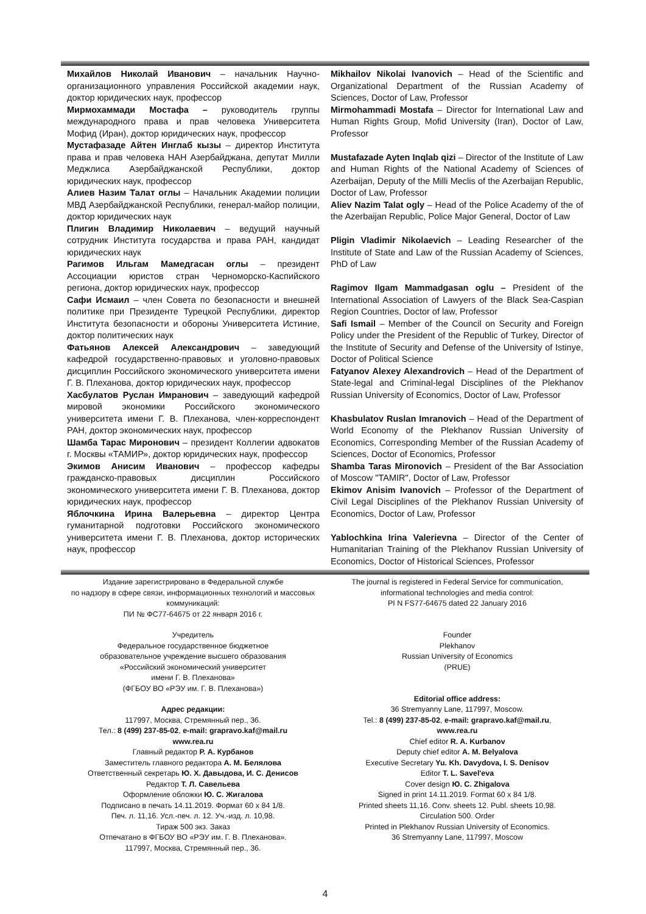Михайлов Николай Иванович – начальник Научно-организационного управления Российской академии наук, доктор юридических наук, профессор
Мирмохаммади Мостафа – руководитель группы международного права и прав человека Университета Мофид (Иран), доктор юридических наук, профессор
Мустафазаде Айтен Инглаб кызы – директор Института права и прав человека НАН Азербайджана, депутат Милли Меджлиса Азербайджанской Республики, доктор юридических наук, профессор
Алиев Назим Талат оглы – Начальник Академии полиции МВД Азербайджанской Республики, генерал-майор полиции, доктор юридических наук
Плигин Владимир Николаевич – ведущий научный сотрудник Института государства и права РАН, кандидат юридических наук
Рагимов Ильгам Мамедгасан оглы – президент Ассоциации юристов стран Черноморско-Каспийского региона, доктор юридических наук, профессор
Сафи Исмаил – член Совета по безопасности и внешней политике при Президенте Турецкой Республики, директор Института безопасности и обороны Университета Истиние, доктор политических наук
Фатьянов Алексей Александрович – заведующий кафедрой государственно-правовых и уголовно-правовых дисциплин Российского экономического университета имени Г. В. Плеханова, доктор юридических наук, профессор
Хасбулатов Руслан Имранович – заведующий кафедрой мировой экономики Российского экономического университета имени Г. В. Плеханова, член-корреспондент РАН, доктор экономических наук, профессор
Шамба Тарас Миронович – президент Коллегии адвокатов г. Москвы «ТАМИР», доктор юридических наук, профессор
Экимов Анисим Иванович – профессор кафедры гражданско-правовых дисциплин Российского экономического университета имени Г. В. Плеханова, доктор юридических наук, профессор
Яблочкина Ирина Валерьевна – директор Центра гуманитарной подготовки Российского экономического университета имени Г. В. Плеханова, доктор исторических наук, профессор
Mikhailov Nikolai Ivanovich – Head of the Scientific and Organizational Department of the Russian Academy of Sciences, Doctor of Law, Professor
Mirmohammadi Mostafa – Director for International Law and Human Rights Group, Mofid University (Iran), Doctor of Law, Professor
Mustafazade Ayten Inqlab qizi – Director of the Institute of Law and Human Rights of the National Academy of Sciences of Azerbaijan, Deputy of the Milli Meclis of the Azerbaijan Republic, Doctor of Law, Professor
Aliev Nazim Talat ogly – Head of the Police Academy of the of the Azerbaijan Republic, Police Major General, Doctor of Law
Pligin Vladimir Nikolaevich – Leading Researcher of the Institute of State and Law of the Russian Academy of Sciences, PhD of Law
Ragimov Ilgam Mammadgasan oglu – President of the International Association of Lawyers of the Black Sea-Caspian Region Countries, Doctor of law, Professor
Safi Ismail – Member of the Council on Security and Foreign Policy under the President of the Republic of Turkey, Director of the Institute of Security and Defense of the University of Istinye, Doctor of Political Science
Fatyanov Alexey Alexandrovich – Head of the Department of State-legal and Criminal-legal Disciplines of the Plekhanov Russian University of Economics, Doctor of Law, Professor
Khasbulatov Ruslan Imranovich – Head of the Department of World Economy of the Plekhanov Russian University of Economics, Corresponding Member of the Russian Academy of Sciences, Doctor of Economics, Professor
Shamba Taras Mironovich – President of the Bar Association of Moscow "TAMIR", Doctor of Law, Professor
Ekimov Anisim Ivanovich – Professor of the Department of Civil Legal Disciplines of the Plekhanov Russian University of Economics, Doctor of Law, Professor
Yablochkina Irina Valerievna – Director of the Center of Humanitarian Training of the Plekhanov Russian University of Economics, Doctor of Historical Sciences, Professor
Издание зарегистрировано в Федеральной службе
по надзору в сфере связи, информационных технологий и массовых коммуникаций:
ПИ № ФС77-64675 от 22 января 2016 г.
Учредитель
Федеральное государственное бюджетное
образовательное учреждение высшего образования
«Российский экономический университет
имени Г. В. Плеханова»
(ФГБОУ ВО «РЭУ им. Г. В. Плеханова»)
Адрес редакции:
117997, Москва, Стремянный пер., 36.
Тел.: 8 (499) 237-85-02, e-mail: grapravo.kaf@mail.ru
www.rea.ru
Главный редактор Р. А. Курбанов
Заместитель главного редактора А. М. Белялова
Ответственный секретарь Ю. Х. Давыдова, И. С. Денисов
Редактор Т. Л. Савельева
Оформление обложки Ю. С. Жигалова
Подписано в печать 14.11.2019. Формат 60 x 84 1/8.
Печ. л. 11,16. Усл.-печ. л. 12. Уч.-изд. л. 10,98.
Тираж 500 экз. Заказ
Отпечатано в ФГБОУ ВО «РЭУ им. Г. В. Плеханова».
117997, Москва, Стремянный пер., 36.
The journal is registered in Federal Service for communication,
informational technologies and media control:
PI N FS77-64675 dated 22 January 2016
Founder
Plekhanov
Russian University of Economics
(PRUE)
Editorial office address:
36 Stremyanny Lane, 117997, Moscow.
Tel.: 8 (499) 237-85-02, e-mail: grapravo.kaf@mail.ru,
www.rea.ru
Chief editor R. A. Kurbanov
Deputy chief editor A. M. Belyalova
Executive Secretary Yu. Kh. Davydova, I. S. Denisov
Editor T. L. Savel'eva
Cover design Ю. С. Zhigalova
Signed in print 14.11.2019. Format 60 x 84 1/8.
Printed sheets 11,16. Conv. sheets 12. Publ. sheets 10,98.
Circulation 500. Order
Printed in Plekhanov Russian University of Economics.
36 Stremyanny Lane, 117997, Moscow
4